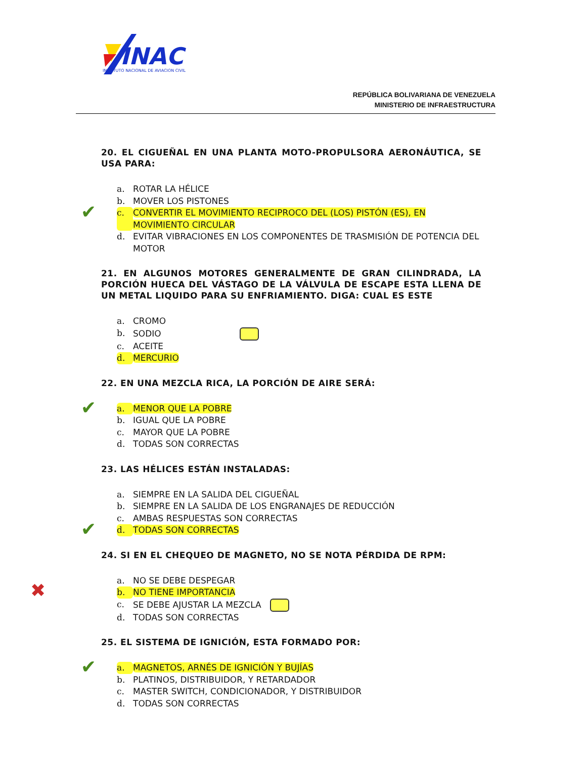INAC
INSTITUTO NACIONAL DE AVIACION CIVIL
REPÚBLICA BOLIVARIANA DE VENEZUELA
MINISTERIO DE INFRAESTRUCTURA
20. EL CIGUEÑAL EN UNA PLANTA MOTO-PROPULSORA AERONÁUTICA, SE USA PARA:
a. ROTAR LA HÉLICE
b. MOVER LOS PISTONES
✔ c. CONVERTIR EL MOVIMIENTO RECIPROCO DEL (LOS) PISTÓN (ES), EN MOVIMIENTO CIRCULAR
d. EVITAR VIBRACIONES EN LOS COMPONENTES DE TRASMISIÓN DE POTENCIA DEL MOTOR
21. EN ALGUNOS MOTORES GENERALMENTE DE GRAN CILINDRADA, LA PORCIÓN HUECA DEL VÁSTAGO DE LA VÁLVULA DE ESCAPE ESTA LLENA DE UN METAL LIQUIDO PARA SU ENFRIAMIENTO. DIGA: CUAL ES ESTE
a. CROMO
b. SODIO
c. ACEITE
d. MERCURIO
22. EN UNA MEZCLA RICA, LA PORCIÓN DE AIRE SERÁ:
✔ a. MENOR QUE LA POBRE
b. IGUAL QUE LA POBRE
c. MAYOR QUE LA POBRE
d. TODAS SON CORRECTAS
23. LAS HÉLICES ESTÁN INSTALADAS:
a. SIEMPRE EN LA SALIDA DEL CIGUEÑAL
b. SIEMPRE EN LA SALIDA DE LOS ENGRANAJES DE REDUCCIÓN
c. AMBAS RESPUESTAS SON CORRECTAS
✔ d. TODAS SON CORRECTAS
24. SI EN EL CHEQUEO DE MAGNETO, NO SE NOTA PÉRDIDA DE RPM:
a. NO SE DEBE DESPEGAR
✖ b. NO TIENE IMPORTANCIA
c. SE DEBE AJUSTAR LA MEZCLA
d. TODAS SON CORRECTAS
25. EL SISTEMA DE IGNICIÓN, ESTA FORMADO POR:
✔ a. MAGNETOS, ARNÉS DE IGNICIÓN Y BUJÍAS
b. PLATINOS, DISTRIBUIDOR, Y RETARDADOR
c. MASTER SWITCH, CONDICIONADOR, Y DISTRIBUIDOR
d. TODAS SON CORRECTAS